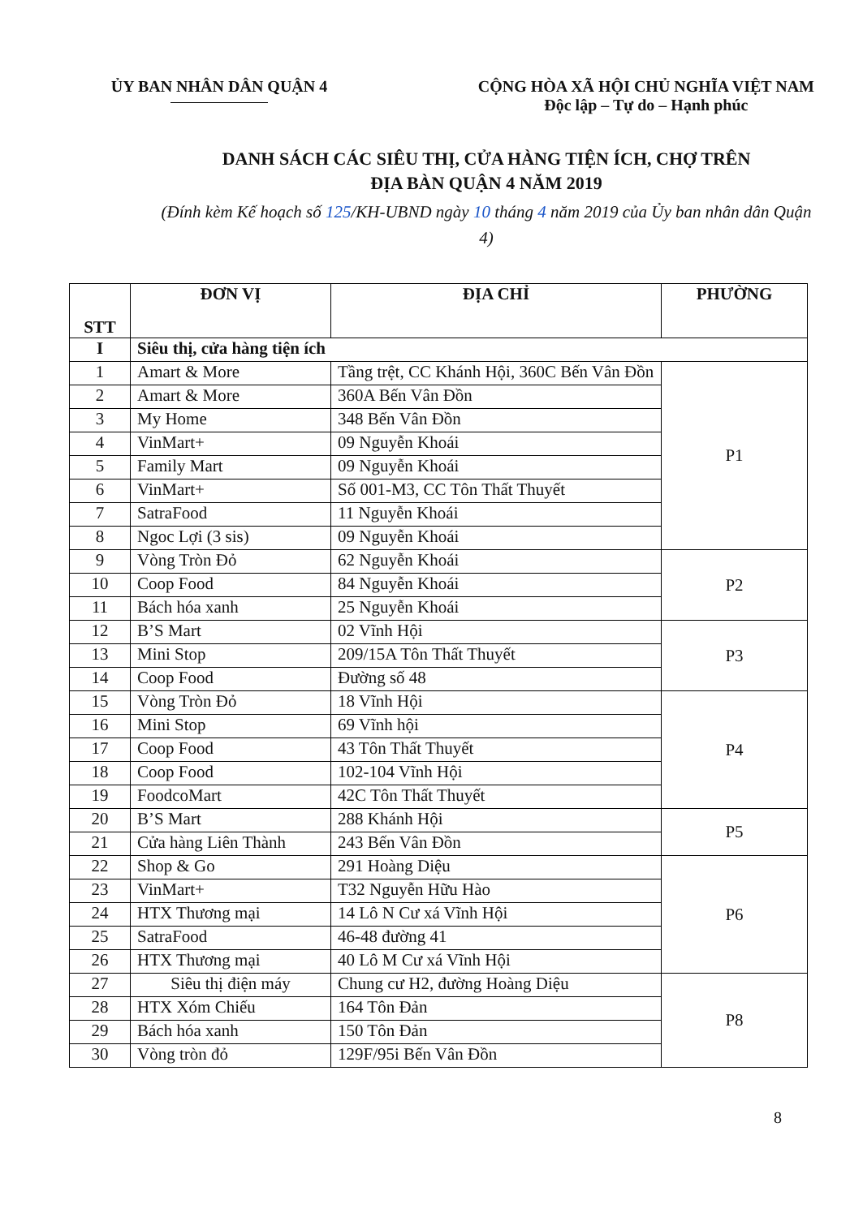ỦY BAN NHÂN DÂN QUẬN 4 CỘNG HÒA XÃ HỘI CHỦ NGHĨA VIỆT NAM
Độc lập – Tự do – Hạnh phúc
DANH SÁCH CÁC SIÊU THỊ, CỬA HÀNG TIỆN ÍCH, CHỢ TRÊN
ĐỊA BÀN QUẬN 4 NĂM 2019
(Đính kèm Kế hoạch số 125/KH-UBND ngày 10 tháng 4 năm 2019 của Ủy ban nhân dân Quận 4)
| STT | ĐƠN VỊ | ĐỊA CHỈ | PHƯỜNG |
| --- | --- | --- | --- |
| I | Siêu thị, cửa hàng tiện ích | | |
| 1 | Amart & More | Tầng trệt, CC Khánh Hội, 360C Bến Vân Đồn | P1 |
| 2 | Amart & More | 360A Bến Vân Đồn | |
| 3 | My Home | 348 Bến Vân Đồn | |
| 4 | VinMart+ | 09 Nguyễn Khoái | |
| 5 | Family Mart | 09 Nguyễn Khoái | |
| 6 | VinMart+ | Số 001-M3, CC Tôn Thất Thuyết | |
| 7 | SatraFood | 11 Nguyễn Khoái | |
| 8 | Ngoc Lợi (3 sis) | 09 Nguyễn Khoái | |
| 9 | Vòng Tròn Đỏ | 62 Nguyễn Khoái | P2 |
| 10 | Coop Food | 84 Nguyễn Khoái | |
| 11 | Bách hóa xanh | 25 Nguyễn Khoái | |
| 12 | B’S Mart | 02 Vĩnh Hội | P3 |
| 13 | Mini Stop | 209/15A Tôn Thất Thuyết | |
| 14 | Coop Food | Đường số 48 | |
| 15 | Vòng Tròn Đỏ | 18 Vĩnh Hội | P4 |
| 16 | Mini Stop | 69 Vĩnh hội | |
| 17 | Coop Food | 43 Tôn Thất Thuyết | |
| 18 | Coop Food | 102-104 Vĩnh Hội | |
| 19 | FoodcoMart | 42C Tôn Thất Thuyết | |
| 20 | B’S Mart | 288 Khánh Hội | P5 |
| 21 | Cửa hàng Liên Thành | 243 Bến Vân Đồn | |
| 22 | Shop & Go | 291 Hoàng Diệu | P6 |
| 23 | VinMart+ | T32 Nguyễn Hữu Hào | |
| 24 | HTX Thương mại | 14 Lô N Cư xá Vĩnh Hội | |
| 25 | SatraFood | 46-48 đường 41 | |
| 26 | HTX Thương mại | 40 Lô M Cư xá Vĩnh Hội | |
| 27 | Siêu thị điện máy | Chung cư H2, đường Hoàng Diệu | P8 |
| 28 | HTX Xóm Chiếu | 164 Tôn Đản | |
| 29 | Bách hóa xanh | 150 Tôn Đản | |
| 30 | Vòng tròn đỏ | 129F/95i Bến Vân Đồn | |
8